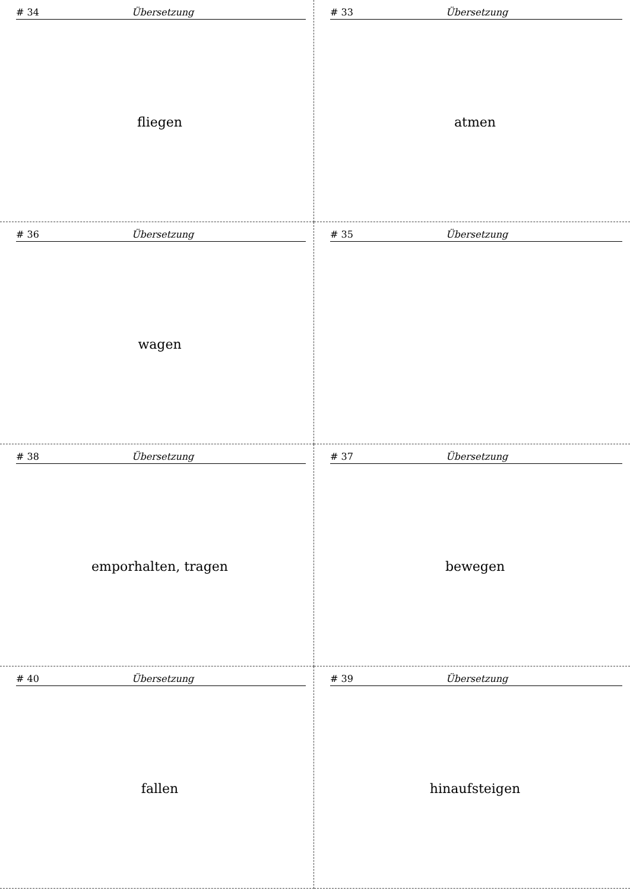# 34 Übersetzung
fliegen
# 33 Übersetzung
atmen
# 36 Übersetzung
wagen
# 35 Übersetzung
# 38 Übersetzung
emporhalten, tragen
# 37 Übersetzung
bewegen
# 40 Übersetzung
fallen
# 39 Übersetzung
hinaufsteigen